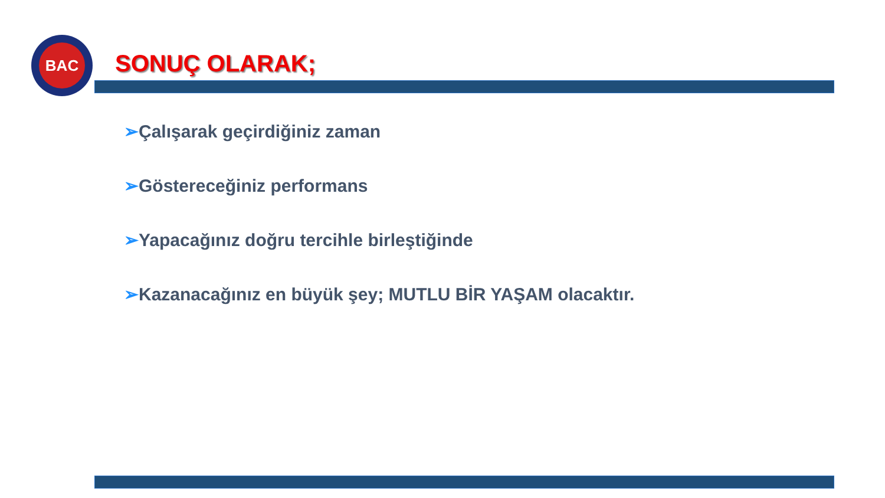BAC
SONUÇ OLARAK;
➢Çalışarak geçirdiğiniz zaman
➢Göstereceğiniz performans
➢Yapacağınız doğru tercihle birleştiğinde
➢Kazanacağınız en büyük şey; MUTLU BİR YAŞAM olacaktır.